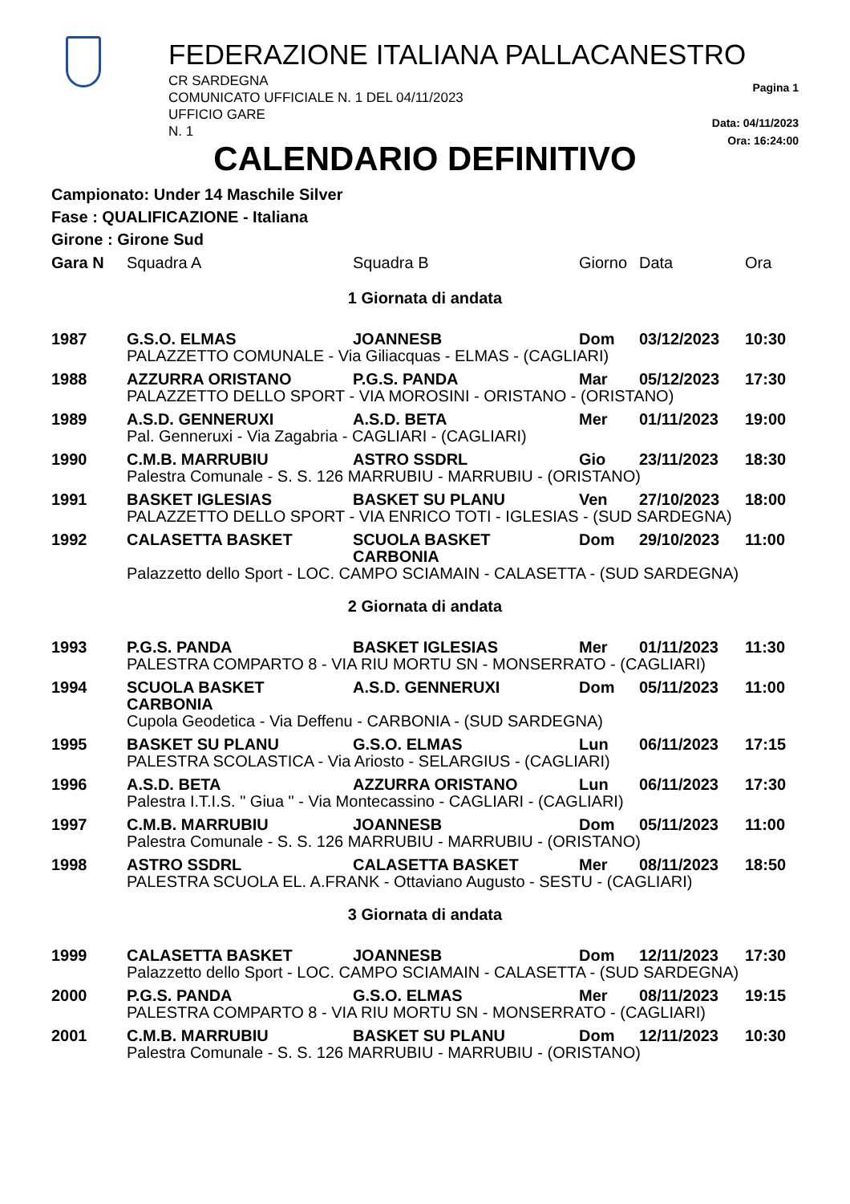FEDERAZIONE ITALIANA PALLACANESTRO
CR SARDEGNA
COMUNICATO UFFICIALE N. 1 DEL 04/11/2023
UFFICIO GARE
N. 1
Pagina 1
Data: 04/11/2023
Ora: 16:24:00
CALENDARIO DEFINITIVO
Campionato: Under 14 Maschile Silver
Fase : QUALIFICAZIONE - Italiana
Girone : Girone Sud
| Gara N | Squadra A | Squadra B | Giorno | Data | Ora |
| --- | --- | --- | --- | --- | --- |
| 1 Giornata di andata | | | | | |
| 1987 | G.S.O. ELMAS | JOANNESB | Dom | 03/12/2023 | 10:30 |
| | PALAZZETTO COMUNALE - Via Giliacquas - ELMAS - (CAGLIARI) | | | | |
| 1988 | AZZURRA ORISTANO | P.G.S. PANDA | Mar | 05/12/2023 | 17:30 |
| | PALAZZETTO DELLO SPORT - VIA MOROSINI - ORISTANO - (ORISTANO) | | | | |
| 1989 | A.S.D. GENNERUXI | A.S.D. BETA | Mer | 01/11/2023 | 19:00 |
| | Pal. Genneruxi - Via Zagabria - CAGLIARI - (CAGLIARI) | | | | |
| 1990 | C.M.B. MARRUBIU | ASTRO SSDRL | Gio | 23/11/2023 | 18:30 |
| | Palestra Comunale - S. S. 126 MARRUBIU - MARRUBIU - (ORISTANO) | | | | |
| 1991 | BASKET IGLESIAS | BASKET SU PLANU | Ven | 27/10/2023 | 18:00 |
| | PALAZZETTO DELLO SPORT - VIA ENRICO TOTI - IGLESIAS - (SUD SARDEGNA) | | | | |
| 1992 | CALASETTA BASKET | SCUOLA BASKET CARBONIA | Dom | 29/10/2023 | 11:00 |
| | Palazzetto dello Sport - LOC. CAMPO SCIAMAIN - CALASETTA - (SUD SARDEGNA) | | | | |
| 2 Giornata di andata | | | | | |
| 1993 | P.G.S. PANDA | BASKET IGLESIAS | Mer | 01/11/2023 | 11:30 |
| | PALESTRA COMPARTO 8 - VIA RIU MORTU SN - MONSERRATO - (CAGLIARI) | | | | |
| 1994 | SCUOLA BASKET CARBONIA | A.S.D. GENNERUXI | Dom | 05/11/2023 | 11:00 |
| | Cupola Geodetica - Via Deffenu - CARBONIA - (SUD SARDEGNA) | | | | |
| 1995 | BASKET SU PLANU | G.S.O. ELMAS | Lun | 06/11/2023 | 17:15 |
| | PALESTRA SCOLASTICA - Via Ariosto - SELARGIUS - (CAGLIARI) | | | | |
| 1996 | A.S.D. BETA | AZZURRA ORISTANO | Lun | 06/11/2023 | 17:30 |
| | Palestra I.T.I.S. " Giua " - Via Montecassino - CAGLIARI - (CAGLIARI) | | | | |
| 1997 | C.M.B. MARRUBIU | JOANNESB | Dom | 05/11/2023 | 11:00 |
| | Palestra Comunale - S. S. 126 MARRUBIU - MARRUBIU - (ORISTANO) | | | | |
| 1998 | ASTRO SSDRL | CALASETTA BASKET | Mer | 08/11/2023 | 18:50 |
| | PALESTRA SCUOLA EL. A.FRANK - Ottaviano Augusto - SESTU - (CAGLIARI) | | | | |
| 3 Giornata di andata | | | | | |
| 1999 | CALASETTA BASKET | JOANNESB | Dom | 12/11/2023 | 17:30 |
| | Palazzetto dello Sport - LOC. CAMPO SCIAMAIN - CALASETTA - (SUD SARDEGNA) | | | | |
| 2000 | P.G.S. PANDA | G.S.O. ELMAS | Mer | 08/11/2023 | 19:15 |
| | PALESTRA COMPARTO 8 - VIA RIU MORTU SN - MONSERRATO - (CAGLIARI) | | | | |
| 2001 | C.M.B. MARRUBIU | BASKET SU PLANU | Dom | 12/11/2023 | 10:30 |
| | Palestra Comunale - S. S. 126 MARRUBIU - MARRUBIU - (ORISTANO) | | | | |